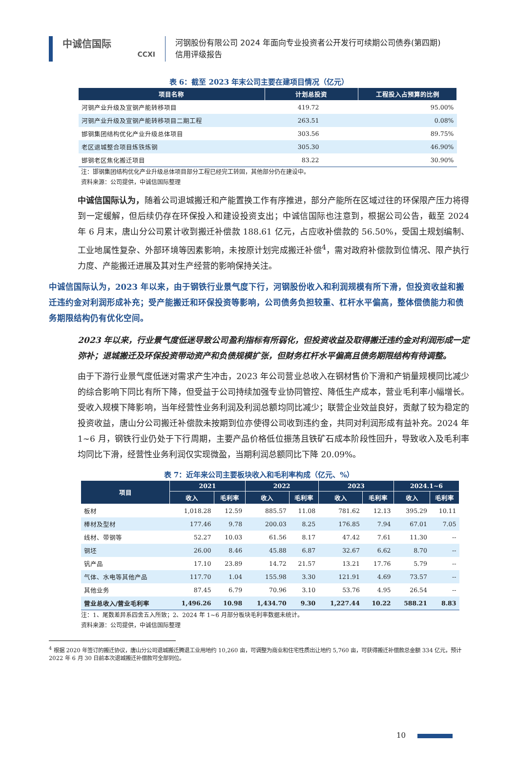中诚信国际
CCXI
河钢股份有限公司 2024 年面向专业投资者公开发行可续期公司债券(第四期)
信用评级报告
表 6：截至 2023 年末公司主要在建项目情况（亿元）
| 项目名称 | 计划总投资 | 工程投入占预算的比例 |
| --- | --- | --- |
| 河钢产业升级及宣钢产能转移项目 | 419.72 | 95.00% |
| 河钢产业升级及宣钢产能转移项目二期工程 | 263.51 | 0.08% |
| 邯钢集团结构优化产业升级总体项目 | 303.56 | 89.75% |
| 老区退城整合项目炼铁炼钢 | 305.30 | 46.90% |
| 邯钢老区焦化搬迁项目 | 83.22 | 30.90% |
注：邯钢集团结构优化产业升级总体项目部分工程已经完工转固，其他部分仍在建设中。
资料来源：公司提供，中诚信国际整理
中诚信国际认为，随着公司退城搬迁和产能置换工作有序推进，部分产能所在区域过往的环保限产压力将得到一定缓解，但后续仍存在环保投入和建设投资支出；中诚信国际也注意到，根据公司公告，截至 2024 年 6 月末，唐山分公司累计收到搬迁补偿款 188.61 亿元，占应收补偿款的 56.50%，受国土规划编制、工业地属性复杂、外部环境等因素影响，未按原计划完成搬迁补偿<sup>4</sup>，需对政府补偿款到位情况、限产执行力度、产能搬迁进展及其对生产经营的影响保持关注。
中诚信国际认为，2023 年以来，由于钢铁行业景气度下行，河钢股份收入和利润规模有所下滑，但投资收益和搬迁违约金对利润形成补充；受产能搬迁和环保投资等影响，公司债务负担较重、杠杆水平偏高，整体偿债能力和债务期限结构仍有优化空间。
2023 年以来，行业景气度低迷导致公司盈利指标有所弱化，但投资收益及取得搬迁违约金对利润形成一定弥补；退城搬迁及环保投资带动资产和负债规模扩张，但财务杠杆水平偏高且债务期限结构有待调整。
由于下游行业景气度低迷对需求产生冲击，2023 年公司营业总收入在钢材售价下滑和产销量规模同比减少的综合影响下同比有所下降，但受益于公司持续加强专业协同管控、降低生产成本，营业毛利率小幅增长。受收入规模下降影响，当年经营性业务利润及利润总额均同比减少；联营企业效益良好，贡献了较为稳定的投资收益，唐山分公司搬迁补偿款未按期到位亦使得公司收到违约金，共同对利润形成有益补充。2024 年 1~6 月，钢铁行业仍处于下行周期，主要产品价格低位振荡且铁矿石成本阶段性回升，导致收入及毛利率均同比下滑，经营性业务利润仅实现微盈，当期利润总额同比下降 20.09%。
表 7：近年来公司主要板块收入和毛利率构成（亿元、%）
| 项目 | 2021 | | 2022 | | 2023 | | 2024.1~6 | |
| --- | --- | --- | --- | --- | --- | --- | --- | --- |
| | 收入 | 毛利率 | 收入 | 毛利率 | 收入 | 毛利率 | 收入 | 毛利率 |
| 板材 | 1,018.28 | 12.59 | 885.57 | 11.08 | 781.62 | 12.13 | 395.29 | 10.11 |
| 棒材及型材 | 177.46 | 9.78 | 200.03 | 8.25 | 176.85 | 7.94 | 67.01 | 7.05 |
| 线材、带钢等 | 52.27 | 10.03 | 61.56 | 8.17 | 47.42 | 7.61 | 11.30 | -- |
| 钢坯 | 26.00 | 8.46 | 45.88 | 6.87 | 32.67 | 6.62 | 8.70 | -- |
| 钒产品 | 17.10 | 23.89 | 14.72 | 21.57 | 13.21 | 17.76 | 5.79 | -- |
| 气体、水电等其他产品 | 117.70 | 1.04 | 155.98 | 3.30 | 121.91 | 4.69 | 73.57 | -- |
| 其他业务 | 87.45 | 6.79 | 70.96 | 3.10 | 53.76 | 4.95 | 26.54 | -- |
| 营业总收入/营业毛利率 | 1,496.26 | 10.98 | 1,434.70 | 9.30 | 1,227.44 | 10.22 | 588.21 | 8.83 |
注：1、尾数差异系四舍五入所致；2、2024 年 1~6 月部分板块毛利率数据未统计。
资料来源：公司提供，中诚信国际整理
<sup>4</sup> 根据 2020 年签订的搬迁协议，唐山分公司退城搬迁腾退工业用地约 10,260 亩，可调整为商业和住宅性质出让地约 5,760 亩，可获得搬迁补偿款总金额 334 亿元，预计 2022 年 6 月 30 日前本次退城搬迁补偿款可全部到位。
10